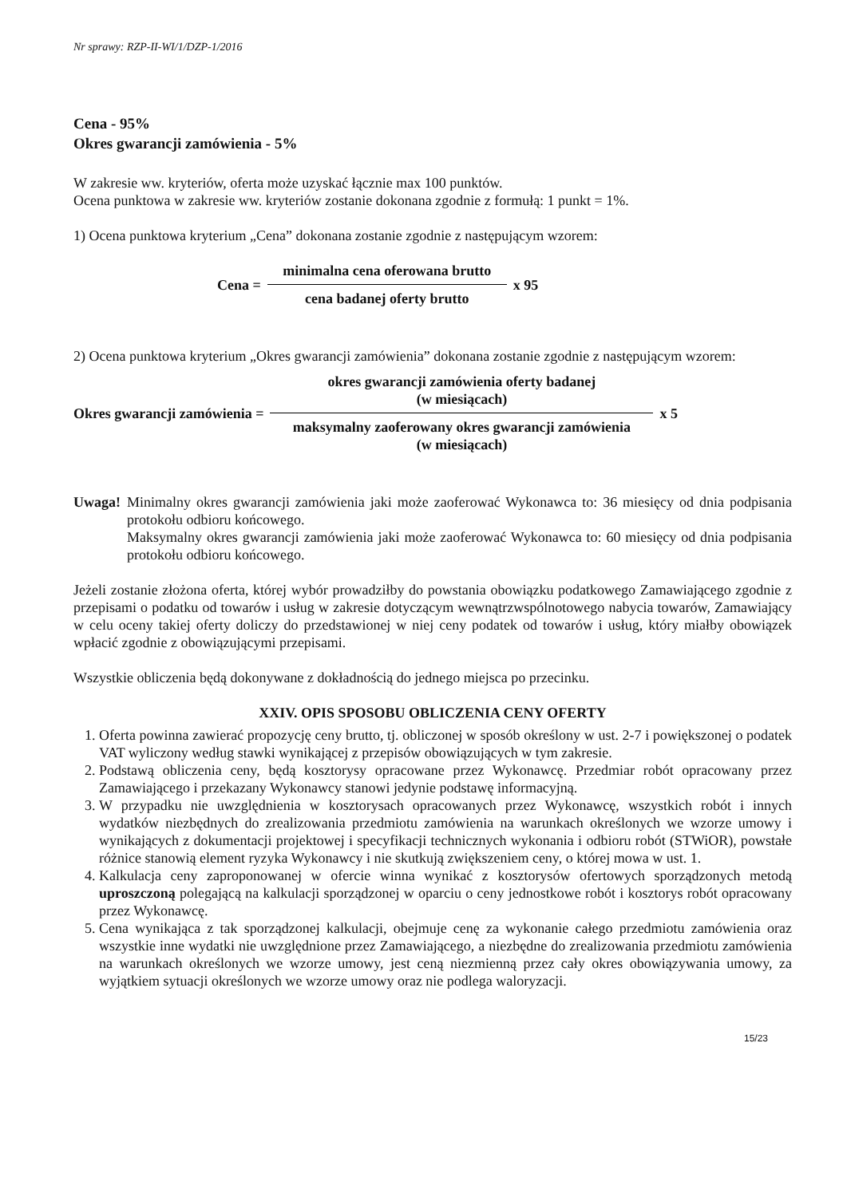Nr sprawy: RZP-II-WI/1/DZP-1/2016
Cena - 95%
Okres gwarancji zamówienia - 5%
W zakresie ww. kryteriów, oferta może uzyskać łącznie max 100 punktów.
Ocena punktowa w zakresie ww. kryteriów zostanie dokonana zgodnie z formułą: 1 punkt = 1%.
1) Ocena punktowa kryterium „Cena” dokonana zostanie zgodnie z następującym wzorem:
Cena =
minimalna cena oferowana brutto
cena badanej oferty brutto
x 95
2) Ocena punktowa kryterium „Okres gwarancji zamówienia” dokonana zostanie zgodnie z następującym wzorem:
Okres gwarancji zamówienia =
okres gwarancji zamówienia oferty badanej
(w miesiącach)
maksymalny zaoferowany okres gwarancji zamówienia
(w miesiącach)
x 5
Uwaga! Minimalny okres gwarancji zamówienia jaki może zaoferować Wykonawca to: 36 miesięcy od dnia podpisania protokołu odbioru końcowego.
Maksymalny okres gwarancji zamówienia jaki może zaoferować Wykonawca to: 60 miesięcy od dnia podpisania protokołu odbioru końcowego.
Jeżeli zostanie złożona oferta, której wybór prowadziłby do powstania obowiązku podatkowego Zamawiającego zgodnie z przepisami o podatku od towarów i usług w zakresie dotyczącym wewnątrzwspólnotowego nabycia towarów, Zamawiający w celu oceny takiej oferty doliczy do przedstawionej w niej ceny podatek od towarów i usług, który miałby obowiązek wpłacić zgodnie z obowiązującymi przepisami.
Wszystkie obliczenia będą dokonywane z dokładnością do jednego miejsca po przecinku.
XXIV. OPIS SPOSOBU OBLICZENIA CENY OFERTY
1. Oferta powinna zawierać propozycję ceny brutto, tj. obliczonej w sposób określony w ust. 2-7 i powiększonej o podatek VAT wyliczony według stawki wynikającej z przepisów obowiązujących w tym zakresie.
2. Podstawą obliczenia ceny, będą kosztorysy opracowane przez Wykonawcę. Przedmiar robót opracowany przez Zamawiającego i przekazany Wykonawcy stanowi jedynie podstawę informacyjną.
3. W przypadku nie uwzględnienia w kosztorysach opracowanych przez Wykonawcę, wszystkich robót i innych wydatków niezbędnych do zrealizowania przedmiotu zamówienia na warunkach określonych we wzorze umowy i wynikających z dokumentacji projektowej i specyfikacji technicznych wykonania i odbioru robót (STWiOR), powstałe różnice stanowią element ryzyka Wykonawcy i nie skutkują zwiększeniem ceny, o której mowa w ust. 1.
4. Kalkulacja ceny zaproponowanej w ofercie winna wynikać z kosztorysów ofertowych sporządzonych metodą uproszczoną polegającą na kalkulacji sporządzonej w oparciu o ceny jednostkowe robót i kosztorys robót opracowany przez Wykonawcę.
5. Cena wynikająca z tak sporządzonej kalkulacji, obejmuje cenę za wykonanie całego przedmiotu zamówienia oraz wszystkie inne wydatki nie uwzględnione przez Zamawiającego, a niezbędne do zrealizowania przedmiotu zamówienia na warunkach określonych we wzorze umowy, jest ceną niezmienną przez cały okres obowiązywania umowy, za wyjątkiem sytuacji określonych we wzorze umowy oraz nie podlega waloryzacji.
15/23